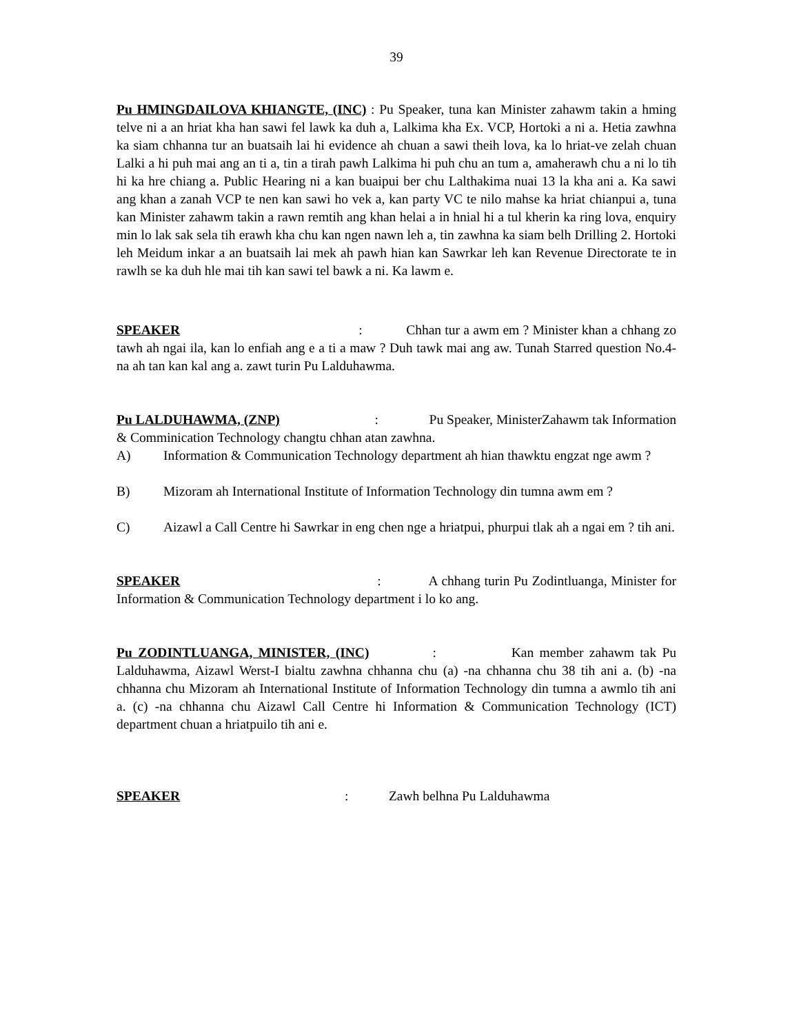39
Pu HMINGDAILOVA KHIANGTE, (INC) : Pu Speaker, tuna kan Minister zahawm takin a hming telve ni a an hriat kha han sawi fel lawk ka duh a, Lalkima kha Ex. VCP, Hortoki a ni a. Hetia zawhna ka siam chhanna tur an buatsaih lai hi evidence ah chuan a sawi theih lova, ka lo hriat-ve zelah chuan Lalki a hi puh mai ang an ti a, tin a tirah pawh Lalkima hi puh chu an tum a, amaherawh chu a ni lo tih hi ka hre chiang a. Public Hearing ni a kan buaipui ber chu Lalthakima nuai 13 la kha ani a. Ka sawi ang khan a zanah VCP te nen kan sawi ho vek a, kan party VC te nilo mahse ka hriat chianpui a, tuna kan Minister zahawm takin a rawn remtih ang khan helai a in hnial hi a tul kherin ka ring lova, enquiry min lo lak sak sela tih erawh kha chu kan ngen nawn leh a, tin zawhna ka siam belh Drilling 2. Hortoki leh Meidum inkar a an buatsaih lai mek ah pawh hian kan Sawrkar leh kan Revenue Directorate te in rawlh se ka duh hle mai tih kan sawi tel bawk a ni. Ka lawm e.
SPEAKER : Chhan tur a awm em ? Minister khan a chhang zo tawh ah ngai ila, kan lo enfiah ang e a ti a maw ? Duh tawk mai ang aw. Tunah Starred question No.4-na ah tan kan kal ang a. zawt turin Pu Lalduhawma.
Pu LALDUHAWMA, (ZNP) : Pu Speaker, MinisterZahawm tak Information & Comminication Technology changtu chhan atan zawhna.
A) Information & Communication Technology department ah hian thawktu engzat nge awm ?
B) Mizoram ah International Institute of Information Technology din tumna awm em ?
C) Aizawl a Call Centre hi Sawrkar in eng chen nge a hriatpui, phurpui tlak ah a ngai em ? tih ani.
SPEAKER : A chhang turin Pu Zodintluanga, Minister for Information & Communication Technology department i lo ko ang.
Pu ZODINTLUANGA, MINISTER, (INC) : Kan member zahawm tak Pu Lalduhawma, Aizawl Werst-I bialtu zawhna chhanna chu (a) -na chhanna chu 38 tih ani a. (b) -na chhanna chu Mizoram ah International Institute of Information Technology din tumna a awmlo tih ani a. (c) -na chhanna chu Aizawl Call Centre hi Information & Communication Technology (ICT) department chuan a hriatpuilo tih ani e.
SPEAKER : Zawh belhna Pu Lalduhawma